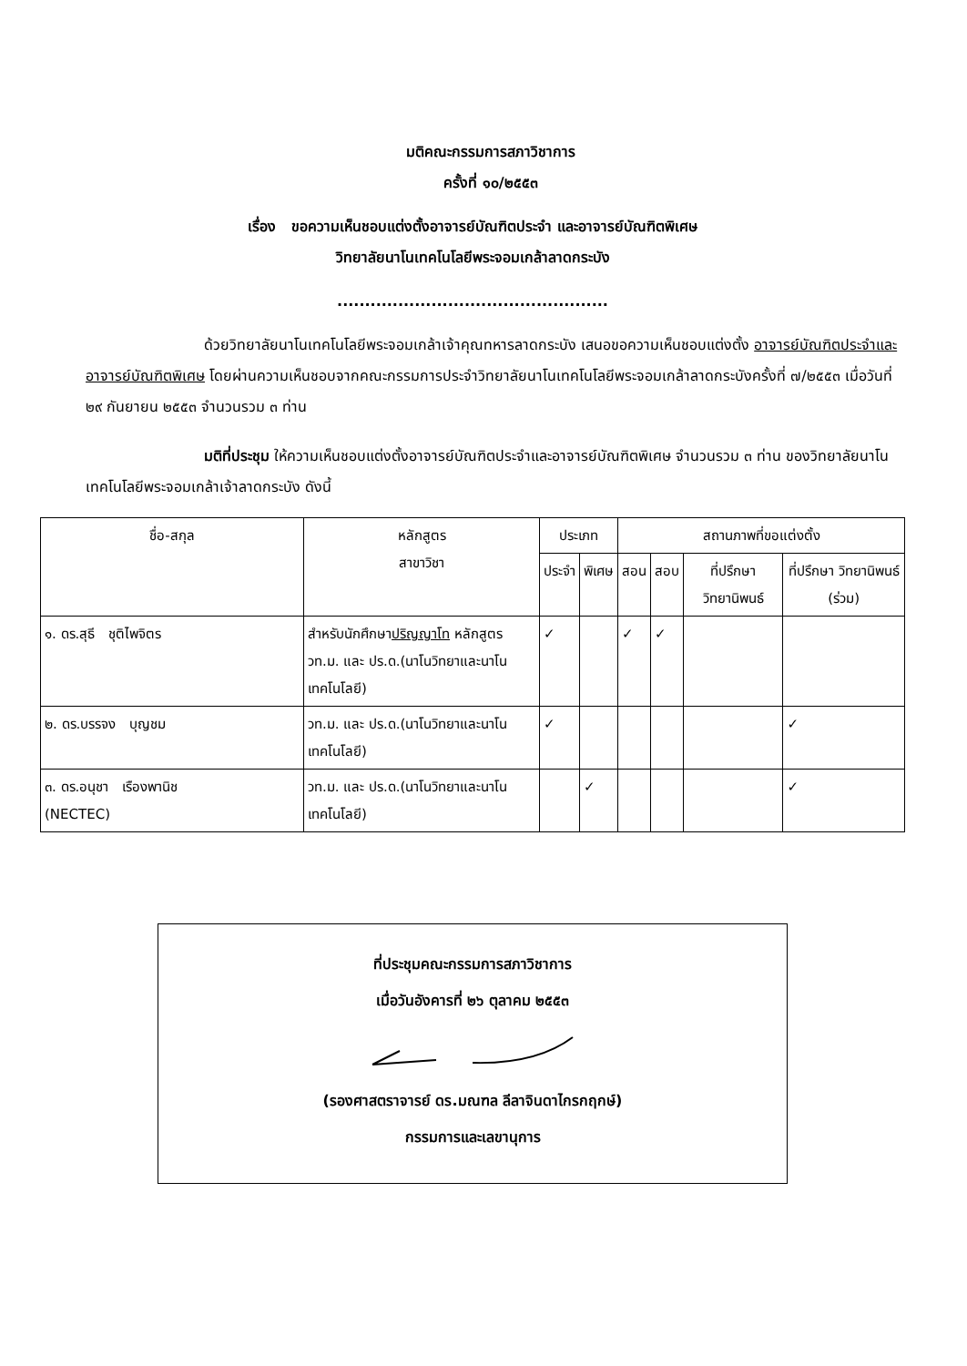มติคณะกรรมการสภาวิชาการ
ครั้งที่ ๑๐/๒๕๕๓
เรื่อง ขอความเห็นชอบแต่งตั้งอาจารย์บัณฑิตประจำ และอาจารย์บัณฑิตพิเศษ
วิทยาลัยนาโนเทคโนโลยีพระจอมเกล้าลาดกระบัง
.................................................
ด้วยวิทยาลัยนาโนเทคโนโลยีพระจอมเกล้าเจ้าคุณทหารลาดกระบัง เสนอขอความเห็นชอบแต่งตั้ง อาจารย์บัณฑิตประจำและอาจารย์บัณฑิตพิเศษ โดยผ่านความเห็นชอบจากคณะกรรมการประจำวิทยาลัยนาโนเทคโนโลยีพระจอมเกล้าลาดกระบังครั้งที่ ๗/๒๕๕๓ เมื่อวันที่ ๒๙ กันยายน ๒๕๕๓ จำนวนรวม ๓ ท่าน
มติที่ประชุม ให้ความเห็นชอบแต่งตั้งอาจารย์บัณฑิตประจำและอาจารย์บัณฑิตพิเศษ จำนวนรวม ๓ ท่าน ของวิทยาลัยนาโนเทคโนโลยีพระจอมเกล้าเจ้าลาดกระบัง ดังนี้
| ชื่อ-สกุล | หลักสูตร สาขาวิชา | ประเภท | | สถานภาพที่ขอแต่งตั้ง | | | |
| --- | --- | --- | --- | --- | --- | --- | --- |
| | | ประจำ | พิเศษ | สอน | สอบ | ที่ปรึกษา วิทยานิพนธ์ | ที่ปรึกษา วิทยานิพนธ์ (ร่วม) |
| ๑. ดร.สุธี ชุติไพจิตร | สำหรับนักศึกษา ปริญญาโท หลักสูตร วท.ม. และ ปร.ด.(นาโนวิทยาและนาโนเทคโนโลยี) | ✓ | | ✓ | ✓ | | |
| ๒. ดร.บรรจง บุญชม | วท.ม. และ ปร.ด.(นาโนวิทยาและนาโนเทคโนโลยี) | ✓ | | | | | ✓ |
| ๓. ดร.อนุชา เรืองพานิช (NECTEC) | วท.ม. และ ปร.ด.(นาโนวิทยาและนาโนเทคโนโลยี) | | ✓ | | | | ✓ |
ที่ประชุมคณะกรรมการสภาวิชาการ
เมื่อวันอังคารที่ ๒๖ ตุลาคม ๒๕๕๓
(รองศาสตราจารย์ ดร.มณฑล ลีลาจินดาไกรกฤกษ์)
กรรมการและเลขานุการ